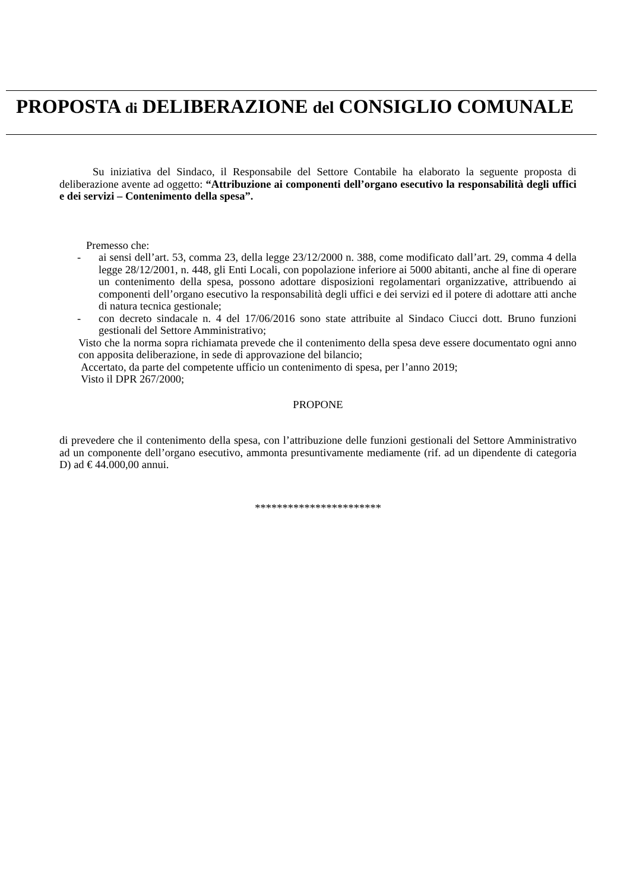PROPOSTA di DELIBERAZIONE del CONSIGLIO COMUNALE
Su iniziativa del Sindaco, il Responsabile del Settore Contabile ha elaborato la seguente proposta di deliberazione avente ad oggetto: “Attribuzione ai componenti dell’organo esecutivo la responsabilità degli uffici e dei servizi – Contenimento della spesa”.
Premesso che:
- ai sensi dell’art. 53, comma 23, della legge 23/12/2000 n. 388, come modificato dall’art. 29, comma 4 della legge 28/12/2001, n. 448, gli Enti Locali, con popolazione inferiore ai 5000 abitanti, anche al fine di operare un contenimento della spesa, possono adottare disposizioni regolamentari organizzative, attribuendo ai componenti dell’organo esecutivo la responsabilità degli uffici e dei servizi ed il potere di adottare atti anche di natura tecnica gestionale;
- con decreto sindacale n. 4 del 17/06/2016 sono state attribuite al Sindaco Ciucci dott. Bruno funzioni gestionali del Settore Amministrativo;
Visto che la norma sopra richiamata prevede che il contenimento della spesa deve essere documentato ogni anno con apposita deliberazione, in sede di approvazione del bilancio;
Accertato, da parte del competente ufficio un contenimento di spesa, per l’anno 2019;
Visto il DPR 267/2000;
PROPONE
di prevedere che il contenimento della spesa, con l’attribuzione delle funzioni gestionali del Settore Amministrativo ad un componente dell’organo esecutivo, ammonta presuntivamente mediamente (rif. ad un dipendente di categoria D) ad € 44.000,00 annui.
***********************